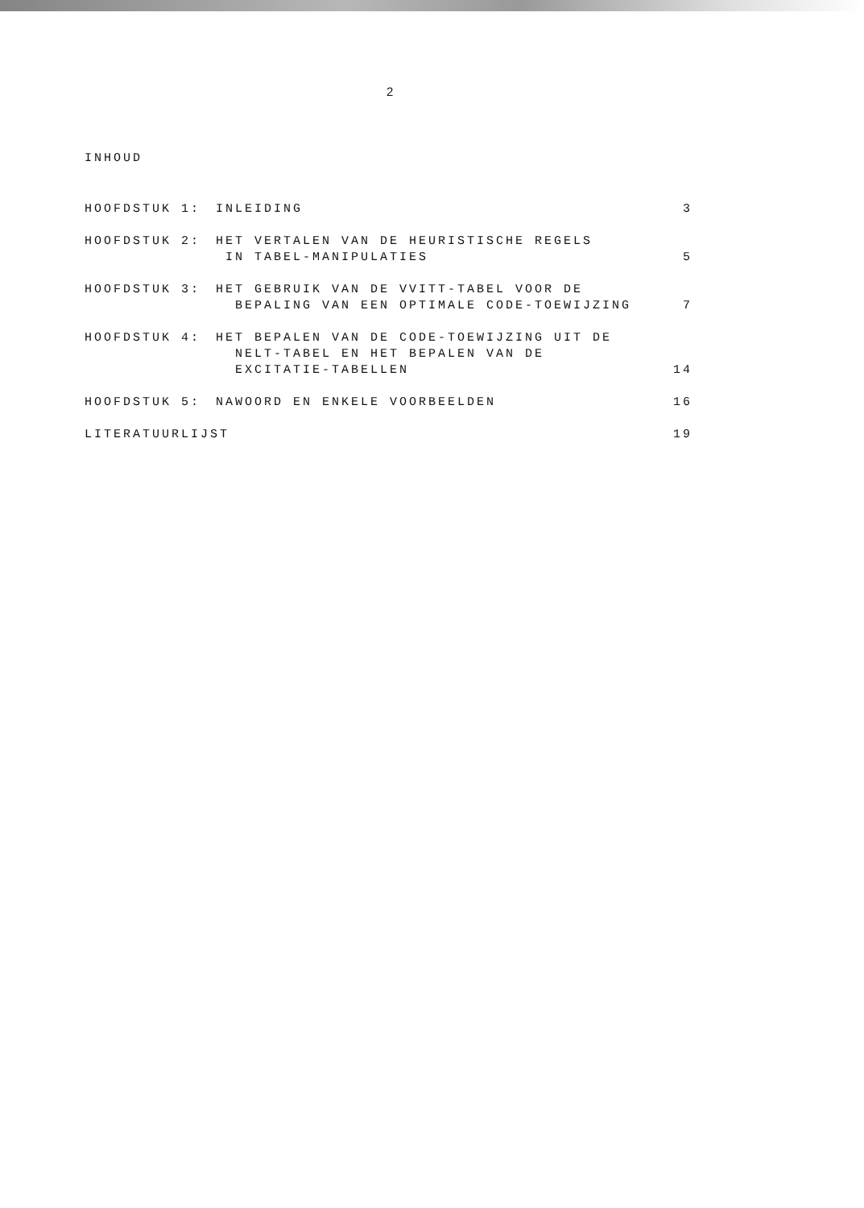2
INHOUD
HOOFDSTUK 1: INLEIDING 3
HOOFDSTUK 2: HET VERTALEN VAN DE HEURISTISCHE REGELS
IN TABEL-MANIPULATIES 5
HOOFDSTUK 3: HET GEBRUIK VAN DE VVITT-TABEL VOOR DE
BEPALING VAN EEN OPTIMALE CODE-TOEWIJZING 7
HOOFDSTUK 4: HET BEPALEN VAN DE CODE-TOEWIJZING UIT DE
NELT-TABEL EN HET BEPALEN VAN DE
EXCITATIE-TABELLEN 14
HOOFDSTUK 5: NAWOORD EN ENKELE VOORBEELDEN 16
LITERATUURLIJST 19